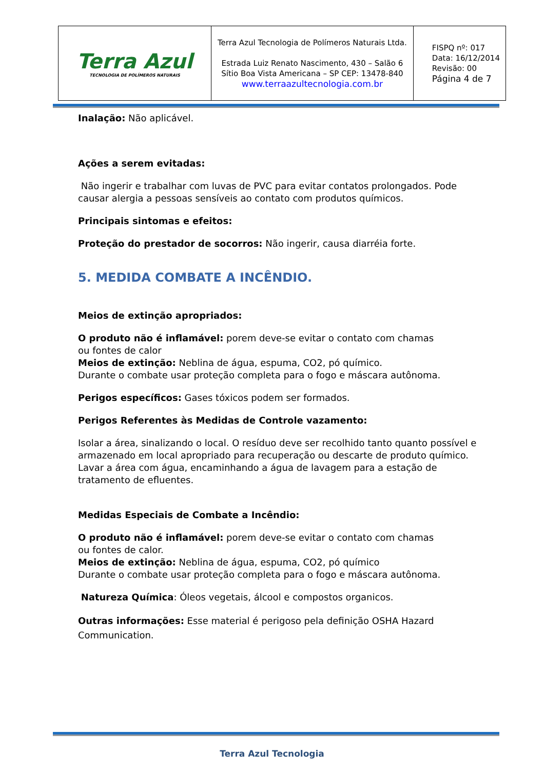| Terra Azul TECNOLOGIA DE POLÍMEROS NATURAIS | Terra Azul Tecnologia de Polímeros Naturais Ltda. Estrada Luiz Renato Nascimento, 430 – Salão 6 Sítio Boa Vista Americana – SP CEP: 13478-840 www.terraazultecnologia.com.br | FISPQ nº: 017 Data: 16/12/2014 Revisão: 00 Página 4 de 7 |
Inalação: Não aplicável.
Ações a serem evitadas:
Não ingerir e trabalhar com luvas de PVC para evitar contatos prolongados. Pode causar alergia a pessoas sensíveis ao contato com produtos químicos.
Principais sintomas e efeitos:
Proteção do prestador de socorros: Não ingerir, causa diarréia forte.
5. MEDIDA COMBATE A INCÊNDIO.
Meios de extinção apropriados:
O produto não é inflamável: porem deve-se evitar o contato com chamas
ou fontes de calor
Meios de extinção: Neblina de água, espuma, CO2, pó químico.
Durante o combate usar proteção completa para o fogo e máscara autônoma.
Perigos específicos: Gases tóxicos podem ser formados.
Perigos Referentes às Medidas de Controle vazamento:
Isolar a área, sinalizando o local. O resíduo deve ser recolhido tanto quanto possível e armazenado em local apropriado para recuperação ou descarte de produto químico. Lavar a área com água, encaminhando a água de lavagem para a estação de tratamento de efluentes.
Medidas Especiais de Combate a Incêndio:
O produto não é inflamável: porem deve-se evitar o contato com chamas
ou fontes de calor.
Meios de extinção: Neblina de água, espuma, CO2, pó químico
Durante o combate usar proteção completa para o fogo e máscara autônoma.
Natureza Química: Óleos vegetais, álcool e compostos organicos.
Outras informações: Esse material é perigoso pela definição OSHA Hazard Communication.
Terra Azul Tecnologia